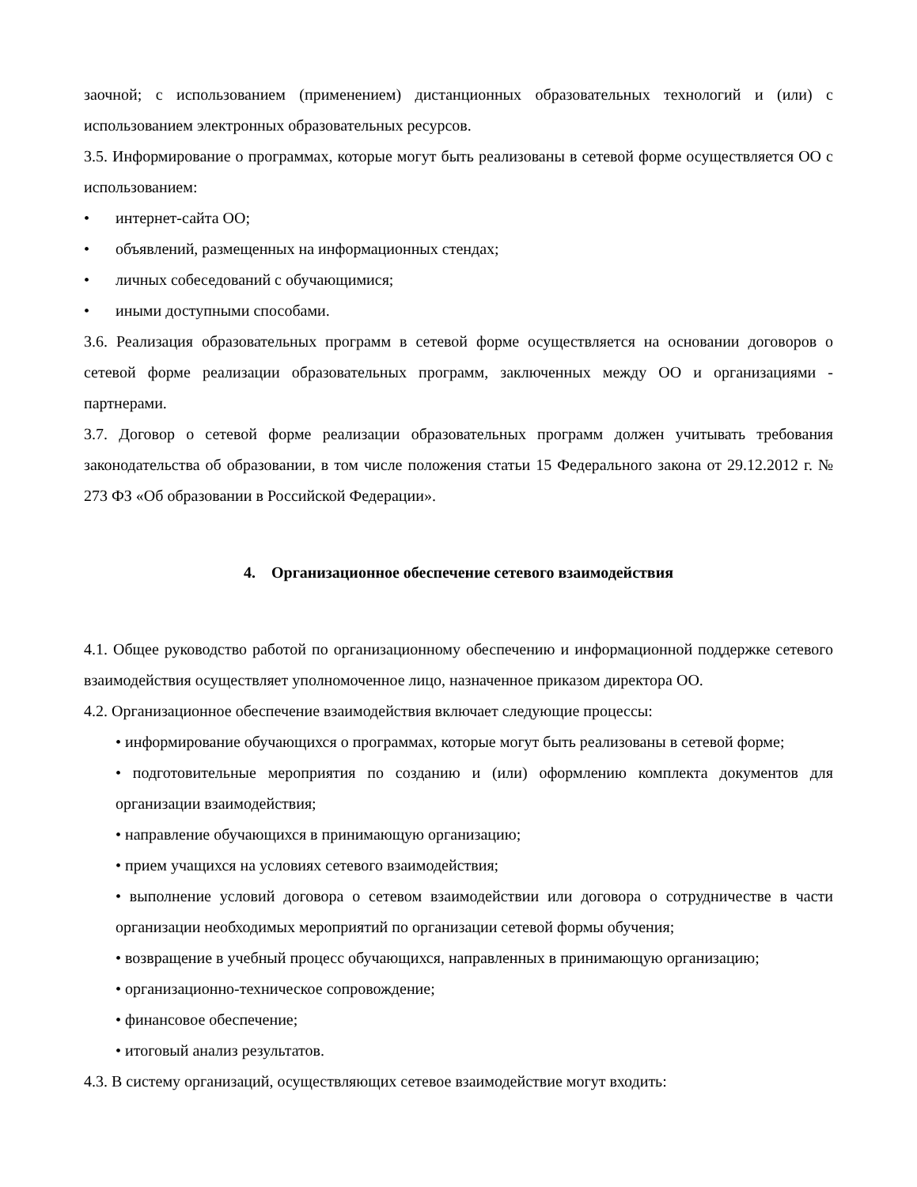заочной; с использованием (применением) дистанционных образовательных технологий и (или) с использованием электронных образовательных ресурсов.
3.5. Информирование о программах, которые могут быть реализованы в сетевой форме осуществляется ОО с использованием:
• интернет-сайта ОО;
• объявлений, размещенных на информационных стендах;
• личных собеседований с обучающимися;
• иными доступными способами.
3.6. Реализация образовательных программ в сетевой форме осуществляется на основании договоров о сетевой форме реализации образовательных программ, заключенных между ОО и организациями - партнерами.
3.7. Договор о сетевой форме реализации образовательных программ должен учитывать требования законодательства об образовании, в том числе положения статьи 15 Федерального закона от 29.12.2012 г. № 273 ФЗ «Об образовании в Российской Федерации».
4. Организационное обеспечение сетевого взаимодействия
4.1. Общее руководство работой по организационному обеспечению и информационной поддержке сетевого взаимодействия осуществляет уполномоченное лицо, назначенное приказом директора ОО.
4.2. Организационное обеспечение взаимодействия включает следующие процессы:
• информирование обучающихся о программах, которые могут быть реализованы в сетевой форме;
• подготовительные мероприятия по созданию и (или) оформлению комплекта документов для организации взаимодействия;
• направление обучающихся в принимающую организацию;
• прием учащихся на условиях сетевого взаимодействия;
• выполнение условий договора о сетевом взаимодействии или договора о сотрудничестве в части организации необходимых мероприятий по организации сетевой формы обучения;
• возвращение в учебный процесс обучающихся, направленных в принимающую организацию;
• организационно-техническое сопровождение;
• финансовое обеспечение;
• итоговый анализ результатов.
4.3. В систему организаций, осуществляющих сетевое взаимодействие могут входить: